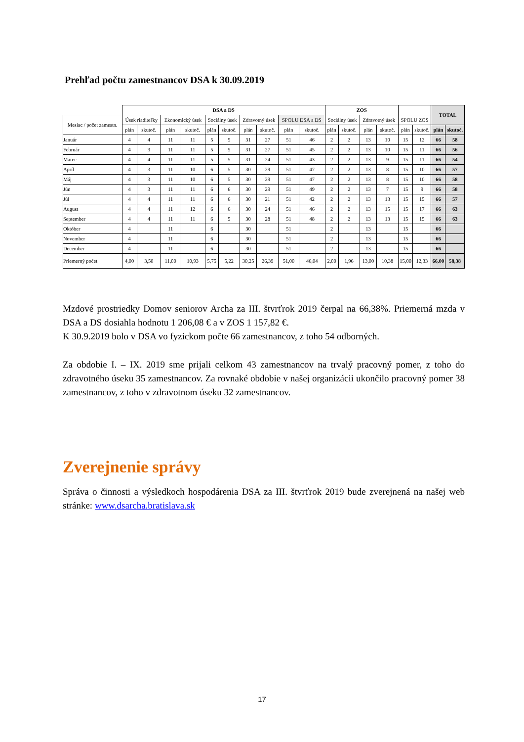Prehľad počtu zamestnancov DSA k 30.09.2019
| | DSA a DS | | | | | | | | | | ZOS | | | | | | TOTAL | |
| --- | --- | --- | --- | --- | --- | --- | --- | --- | --- | --- | --- | --- | --- | --- | --- | --- | --- | --- |
| Mesiac / počet zamestn. | Úsek riaditeľky | | Ekonomický úsek | | Sociálny úsek | | Zdravotný úsek | | SPOLU DSA a DS | | Sociálny úsek | | Zdravotný úsek | | SPOLU ZOS | | | |
| | plán | skutoč. | plán | skutoč. | plán | skutoč. | plán | skutoč. | plán | skutoč. | plán | skutoč. | plán | skutoč. | plán | skutoč. | plán | skutoč. |
| Január | 4 | 4 | 11 | 11 | 5 | 5 | 31 | 27 | 51 | 46 | 2 | 2 | 13 | 10 | 15 | 12 | 66 | 58 |
| Február | 4 | 3 | 11 | 11 | 5 | 5 | 31 | 27 | 51 | 45 | 2 | 2 | 13 | 10 | 15 | 11 | 66 | 56 |
| Marec | 4 | 4 | 11 | 11 | 5 | 5 | 31 | 24 | 51 | 43 | 2 | 2 | 13 | 9 | 15 | 11 | 66 | 54 |
| Apríl | 4 | 3 | 11 | 10 | 6 | 5 | 30 | 29 | 51 | 47 | 2 | 2 | 13 | 8 | 15 | 10 | 66 | 57 |
| Máj | 4 | 3 | 11 | 10 | 6 | 5 | 30 | 29 | 51 | 47 | 2 | 2 | 13 | 8 | 15 | 10 | 66 | 58 |
| Jún | 4 | 3 | 11 | 11 | 6 | 6 | 30 | 29 | 51 | 49 | 2 | 2 | 13 | 7 | 15 | 9 | 66 | 58 |
| Júl | 4 | 4 | 11 | 11 | 6 | 6 | 30 | 21 | 51 | 42 | 2 | 2 | 13 | 13 | 15 | 15 | 66 | 57 |
| August | 4 | 4 | 11 | 12 | 6 | 6 | 30 | 24 | 51 | 46 | 2 | 2 | 13 | 15 | 15 | 17 | 66 | 63 |
| September | 4 | 4 | 11 | 11 | 6 | 5 | 30 | 28 | 51 | 48 | 2 | 2 | 13 | 13 | 15 | 15 | 66 | 63 |
| Október | 4 | | 11 | | 6 | | 30 | | 51 | | 2 | | 13 | | 15 | | 66 | |
| November | 4 | | 11 | | 6 | | 30 | | 51 | | 2 | | 13 | | 15 | | 66 | |
| December | 4 | | 11 | | 6 | | 30 | | 51 | | 2 | | 13 | | 15 | | 66 | |
| Priemerný počet | 4,00 | 3,50 | 11,00 | 10,93 | 5,75 | 5,22 | 30,25 | 26,39 | 51,00 | 46,04 | 2,00 | 1,96 | 13,00 | 10,38 | 15,00 | 12,33 | 66,00 | 58,38 |
Mzdové prostriedky Domov seniorov Archa za III. štvrťrok 2019 čerpal na 66,38%. Priemerná mzda v DSA a DS dosiahla hodnotu 1 206,08 € a v ZOS 1 157,82 €.
K 30.9.2019 bolo v DSA vo fyzickom počte 66 zamestnancov, z toho 54 odborných.
Za obdobie I. – IX. 2019 sme prijali celkom 43 zamestnancov na trvalý pracovný pomer, z toho do zdravotného úseku 35 zamestnancov. Za rovnaké obdobie v našej organizácii ukončilo pracovný pomer 38 zamestnancov, z toho v zdravotnom úseku 32 zamestnancov.
Zverejnenie správy
Správa o činnosti a výsledkoch hospodárenia DSA za III. štvrťrok 2019 bude zverejnená na našej web stránke: www.dsarcha.bratislava.sk
17